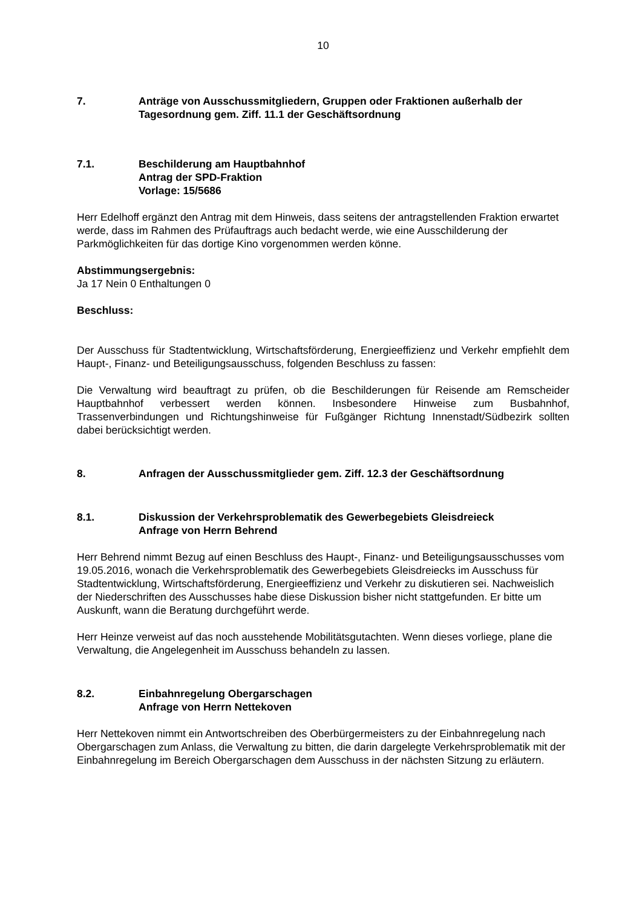10
7. Anträge von Ausschussmitgliedern, Gruppen oder Fraktionen außerhalb der Tagesordnung gem. Ziff. 11.1 der Geschäftsordnung
7.1. Beschilderung am Hauptbahnhof
Antrag der SPD-Fraktion
Vorlage: 15/5686
Herr Edelhoff ergänzt den Antrag mit dem Hinweis, dass seitens der antragstellenden Fraktion erwartet werde, dass im Rahmen des Prüfauftrags auch bedacht werde, wie eine Ausschilderung der Parkmöglichkeiten für das dortige Kino vorgenommen werden könne.
Abstimmungsergebnis:
Ja 17 Nein 0 Enthaltungen 0
Beschluss:
Der Ausschuss für Stadtentwicklung, Wirtschaftsförderung, Energieeffizienz und Verkehr empfiehlt dem Haupt-, Finanz- und Beteiligungsausschuss, folgenden Beschluss zu fassen:
Die Verwaltung wird beauftragt zu prüfen, ob die Beschilderungen für Reisende am Remscheider Hauptbahnhof verbessert werden können. Insbesondere Hinweise zum Busbahnhof, Trassenverbindungen und Richtungshinweise für Fußgänger Richtung Innenstadt/Südbezirk sollten dabei berücksichtigt werden.
8. Anfragen der Ausschussmitglieder gem. Ziff. 12.3 der Geschäftsordnung
8.1. Diskussion der Verkehrsproblematik des Gewerbegebiets Gleisdreieck
Anfrage von Herrn Behrend
Herr Behrend nimmt Bezug auf einen Beschluss des Haupt-, Finanz- und Beteiligungsausschusses vom 19.05.2016, wonach die Verkehrsproblematik des Gewerbegebiets Gleisdreiecks im Ausschuss für Stadtentwicklung, Wirtschaftsförderung, Energieeffizienz und Verkehr zu diskutieren sei. Nachweislich der Niederschriften des Ausschusses habe diese Diskussion bisher nicht stattgefunden. Er bitte um Auskunft, wann die Beratung durchgeführt werde.
Herr Heinze verweist auf das noch ausstehende Mobilitätsgutachten. Wenn dieses vorliege, plane die Verwaltung, die Angelegenheit im Ausschuss behandeln zu lassen.
8.2. Einbahnregelung Obergarschagen
Anfrage von Herrn Nettekoven
Herr Nettekoven nimmt ein Antwortschreiben des Oberbürgermeisters zu der Einbahnregelung nach Obergarschagen zum Anlass, die Verwaltung zu bitten, die darin dargelegte Verkehrsproblematik mit der Einbahnregelung im Bereich Obergarschagen dem Ausschuss in der nächsten Sitzung zu erläutern.